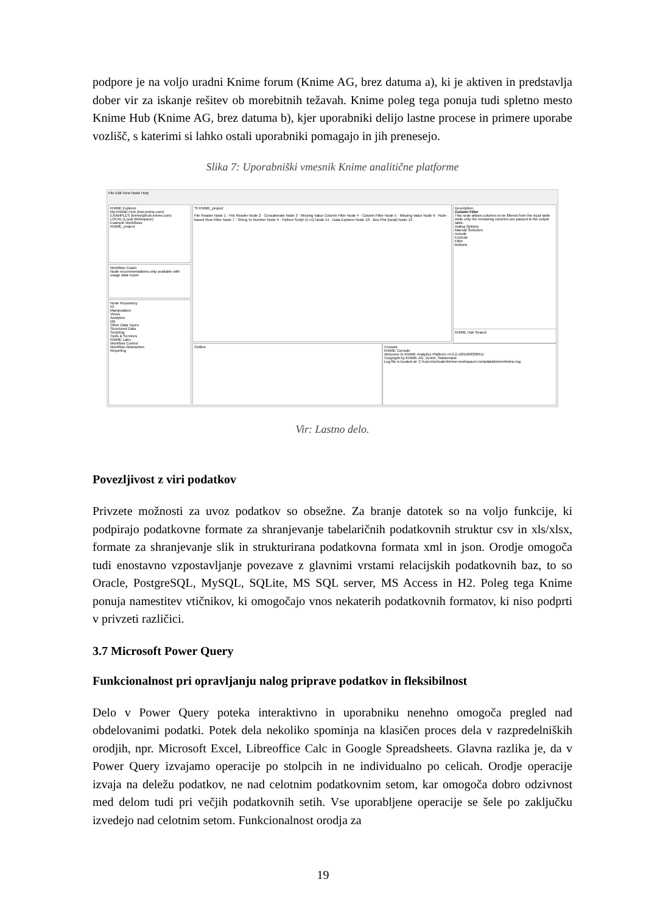podpore je na voljo uradni Knime forum (Knime AG, brez datuma a), ki je aktiven in predstavlja dober vir za iskanje rešitev ob morebitnih težavah. Knime poleg tega ponuja tudi spletno mesto Knime Hub (Knime AG, brez datuma b), kjer uporabniki delijo lastne procese in primere uporabe vozlišč, s katerimi si lahko ostali uporabniki pomagajo in jih prenesejo.
Slika 7: Uporabniški vmesnik Knime analitične platforme
File Edit View Node Help
KNIME Explorer
My-KNIME-Hub (hub.knime.com)
EXAMPLES (knime@hub.knime.com)
LOCAL (Local Workspace)
Example Workflows
KNIME_project
Workflow Coach
Node recommendations only available with usage data report
Node Repository
IO
Manipulation
Views
Analytics
DB
Other Data Types
Structured Data
Scripting
Tools & Services
KNIME Labs
Workflow Control
Workflow Abstraction
Reporting
*0 KNIME_project
File Reader Node 1 · File Reader Node 2 · Concatenate Node 3 · Missing Value Column Filter Node 4 · Column Filter Node 5 · Missing Value Node 6 · Rule-based Row Filter Node 7 · String To Number Node 9 · Python Script (1⇒1) Node 14 · Data Explorer Node 10 · Box Plot (local) Node 13
Outline
Console
KNIME Console
Welcome to KNIME Analytics Platform v4.0.2.v201909300911
Copyright by KNIME AG, Zurich, Switzerland
Log file is located at: C:\Users\virtualm\knime-workspace\.metadata\knime\knime.log
Description
Column Filter
This node allows columns to be filtered from the input table while only the remaining columns are passed to the output table.
Dialog Options
Manual Selection
Include
Exclude
Filter
Buttons
KNIME Hub Search
Vir: Lastno delo.
Povezljivost z viri podatkov
Privzete možnosti za uvoz podatkov so obsežne. Za branje datotek so na voljo funkcije, ki podpirajo podatkovne formate za shranjevanje tabelaričnih podatkovnih struktur csv in xls/xlsx, formate za shranjevanje slik in strukturirana podatkovna formata xml in json. Orodje omogoča tudi enostavno vzpostavljanje povezave z glavnimi vrstami relacijskih podatkovnih baz, to so Oracle, PostgreSQL, MySQL, SQLite, MS SQL server, MS Access in H2. Poleg tega Knime ponuja namestitev vtičnikov, ki omogočajo vnos nekaterih podatkovnih formatov, ki niso podprti v privzeti različici.
3.7 Microsoft Power Query
Funkcionalnost pri opravljanju nalog priprave podatkov in fleksibilnost
Delo v Power Query poteka interaktivno in uporabniku nenehno omogoča pregled nad obdelovanimi podatki. Potek dela nekoliko spominja na klasičen proces dela v razpredelniških orodjih, npr. Microsoft Excel, Libreoffice Calc in Google Spreadsheets. Glavna razlika je, da v Power Query izvajamo operacije po stolpcih in ne individualno po celicah. Orodje operacije izvaja na deležu podatkov, ne nad celotnim podatkovnim setom, kar omogoča dobro odzivnost med delom tudi pri večjih podatkovnih setih. Vse uporabljene operacije se šele po zaključku izvedejo nad celotnim setom. Funkcionalnost orodja za
19